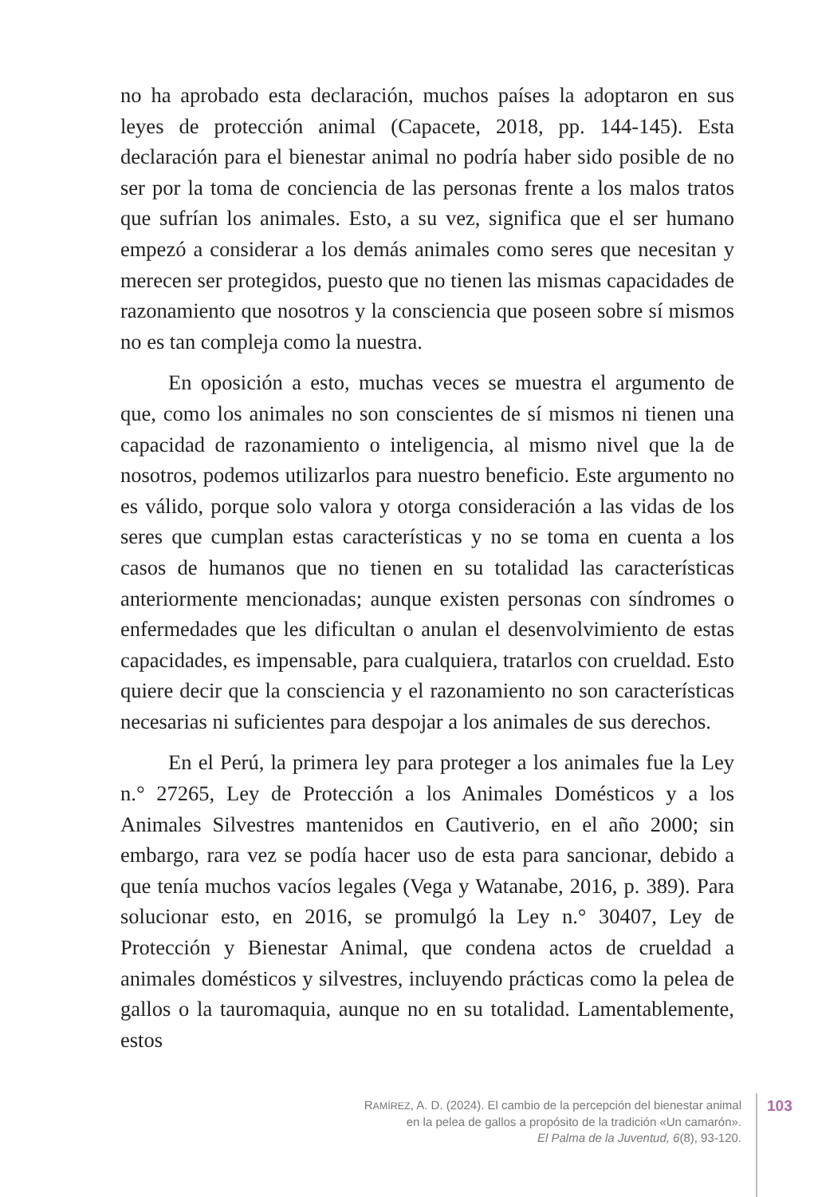no ha aprobado esta declaración, muchos países la adoptaron en sus leyes de protección animal (Capacete, 2018, pp. 144-145). Esta declaración para el bienestar animal no podría haber sido posible de no ser por la toma de conciencia de las personas frente a los malos tratos que sufrían los animales. Esto, a su vez, significa que el ser humano empezó a considerar a los demás animales como seres que necesitan y merecen ser protegidos, puesto que no tienen las mismas capacidades de razonamiento que nosotros y la consciencia que poseen sobre sí mismos no es tan compleja como la nuestra.
En oposición a esto, muchas veces se muestra el argumento de que, como los animales no son conscientes de sí mismos ni tienen una capacidad de razonamiento o inteligencia, al mismo nivel que la de nosotros, podemos utilizarlos para nuestro beneficio. Este argumento no es válido, porque solo valora y otorga consideración a las vidas de los seres que cumplan estas características y no se toma en cuenta a los casos de humanos que no tienen en su totalidad las características anteriormente mencionadas; aunque existen personas con síndromes o enfermedades que les dificultan o anulan el desenvolvimiento de estas capacidades, es impensable, para cualquiera, tratarlos con crueldad. Esto quiere decir que la consciencia y el razonamiento no son características necesarias ni suficientes para despojar a los animales de sus derechos.
En el Perú, la primera ley para proteger a los animales fue la Ley n.° 27265, Ley de Protección a los Animales Domésticos y a los Animales Silvestres mantenidos en Cautiverio, en el año 2000; sin embargo, rara vez se podía hacer uso de esta para sancionar, debido a que tenía muchos vacíos legales (Vega y Watanabe, 2016, p. 389). Para solucionar esto, en 2016, se promulgó la Ley n.° 30407, Ley de Protección y Bienestar Animal, que condena actos de crueldad a animales domésticos y silvestres, incluyendo prácticas como la pelea de gallos o la tauromaquia, aunque no en su totalidad. Lamentablemente, estos
RAMÍREZ, A. D. (2024). El cambio de la percepción del bienestar animal
en la pelea de gallos a propósito de la tradición «Un camarón».
El Palma de la Juventud, 6(8), 93-120.
103